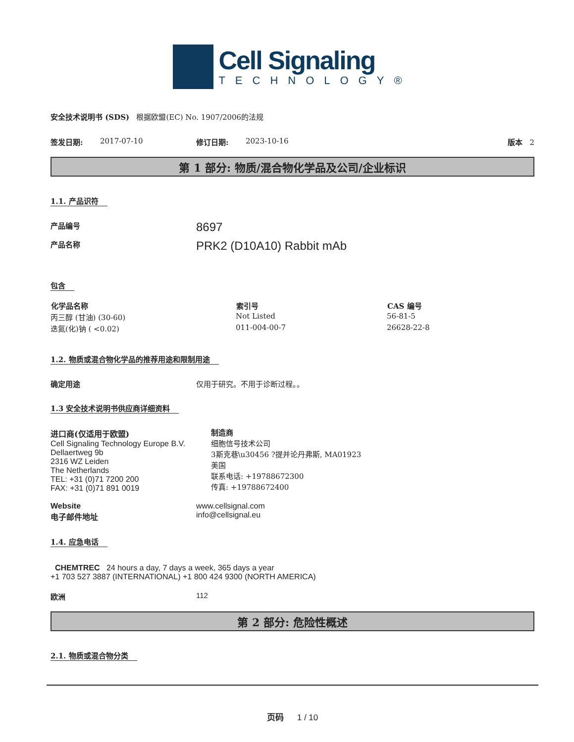Cell Signaling
TECHNOLOGY®
安全技术说明书 (SDS) 根据欧盟(EC) No. 1907/2006的法规
签发日期: 2017-07-10 修订日期: 2023-10-16 版本 2
第 1 部分: 物质/混合物化学品及公司/企业标识
1.1. 产品识符
产品编号 8697
产品名称 PRK2 (D10A10) Rabbit mAb
包含
| 化学品名称 | 索引号 | CAS 编号 |
| --- | --- | --- |
| 丙三醇 (甘油) (30-60) | Not Listed | 56-81-5 |
| 迭氮(化)钠 ( <0.02) | 011-004-00-7 | 26628-22-8 |
1.2. 物质或混合物化学品的推荐用途和限制用途
确定用途 仅用于研究。不用于诊断过程。。
1.3 安全技术说明书供应商详细资料
进口商(仅适用于欧盟)
Cell Signaling Technology Europe B.V.
Dellaertweg 9b
2316 WZ Leiden
The Netherlands
TEL: +31 (0)71 7200 200
FAX: +31 (0)71 891 0019
制造商
细胞信号技术公司
3斯克巷\u30456 ?提并论丹弗斯, MA01923
美国
联系电话: +19788672300
传真: +19788672400
Website
电子邮件地址 www.cellsignal.com
info@cellsignal.eu
1.4. 应急电话
CHEMTREC 24 hours a day, 7 days a week, 365 days a year
+1 703 527 3887 (INTERNATIONAL) +1 800 424 9300 (NORTH AMERICA)
欧洲 112
第 2 部分: 危险性概述
2.1. 物质或混合物分类
页码 1 / 10